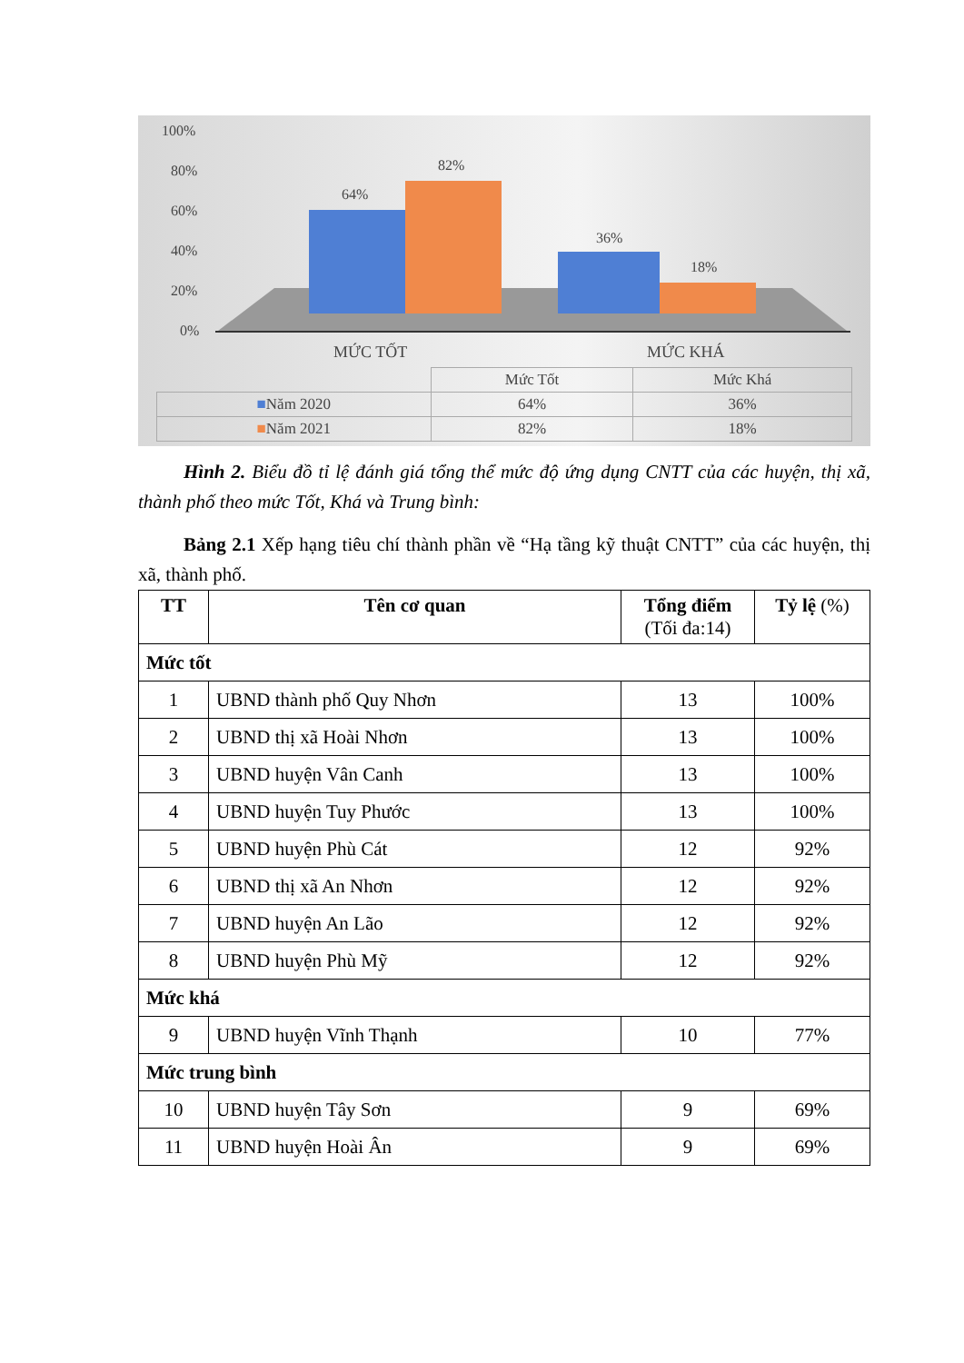100%
80%
60%
40%
20%
0%
64%
82%
36%
18%
MỨC TỐT
MỨC KHÁ
| | Mức Tốt | Mức Khá |
| ■ Năm 2020 | 64% | 36% |
| ■ Năm 2021 | 82% | 18% |
Hình 2. Biểu đồ tỉ lệ đánh giá tổng thể mức độ ứng dụng CNTT của các huyện, thị xã, thành phố theo mức Tốt, Khá và Trung bình:
Bảng 2.1 Xếp hạng tiêu chí thành phần về “Hạ tầng kỹ thuật CNTT” của các huyện, thị xã, thành phố.
| TT | Tên cơ quan | Tổng điểm (Tối đa:14) | Tỷ lệ (%) |
| --- | --- | --- | --- |
| Mức tốt | | | |
| 1 | UBND thành phố Quy Nhơn | 13 | 100% |
| 2 | UBND thị xã Hoài Nhơn | 13 | 100% |
| 3 | UBND huyện Vân Canh | 13 | 100% |
| 4 | UBND huyện Tuy Phước | 13 | 100% |
| 5 | UBND huyện Phù Cát | 12 | 92% |
| 6 | UBND thị xã An Nhơn | 12 | 92% |
| 7 | UBND huyện An Lão | 12 | 92% |
| 8 | UBND huyện Phù Mỹ | 12 | 92% |
| Mức khá | | | |
| 9 | UBND huyện Vĩnh Thạnh | 10 | 77% |
| Mức trung bình | | | |
| 10 | UBND huyện Tây Sơn | 9 | 69% |
| 11 | UBND huyện Hoài Ân | 9 | 69% |